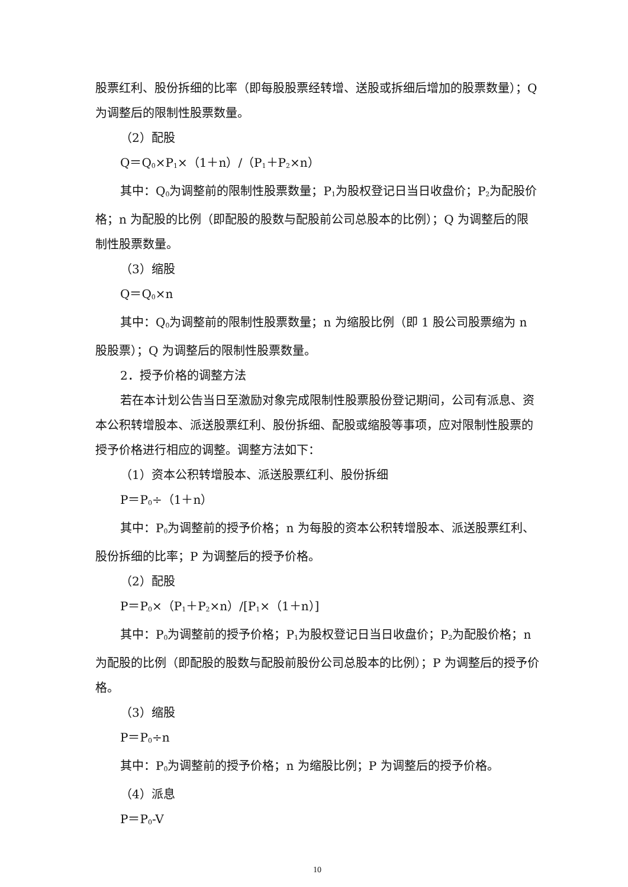股票红利、股份拆细的比率（即每股股票经转增、送股或拆细后增加的股票数量）；Q 为调整后的限制性股票数量。
（2）配股
Q＝Q<sub>0</sub>×P<sub>1</sub>×（1＋n）/（P<sub>1</sub>＋P<sub>2</sub>×n）
其中：Q<sub>0</sub>为调整前的限制性股票数量；P<sub>1</sub>为股权登记日当日收盘价；P<sub>2</sub>为配股价格；n 为配股的比例（即配股的股数与配股前公司总股本的比例）；Q 为调整后的限制性股票数量。
（3）缩股
Q＝Q<sub>0</sub>×n
其中：Q<sub>0</sub>为调整前的限制性股票数量；n 为缩股比例（即 1 股公司股票缩为 n 股股票）；Q 为调整后的限制性股票数量。
2．授予价格的调整方法
若在本计划公告当日至激励对象完成限制性股票股份登记期间，公司有派息、资本公积转增股本、派送股票红利、股份拆细、配股或缩股等事项，应对限制性股票的授予价格进行相应的调整。调整方法如下：
（1）资本公积转增股本、派送股票红利、股份拆细
P＝P<sub>0</sub>÷（1＋n）
其中：P<sub>0</sub>为调整前的授予价格；n 为每股的资本公积转增股本、派送股票红利、股份拆细的比率；P 为调整后的授予价格。
（2）配股
P＝P<sub>0</sub>×（P<sub>1</sub>＋P<sub>2</sub>×n）/[P<sub>1</sub>×（1＋n）]
其中：P<sub>0</sub>为调整前的授予价格；P<sub>1</sub>为股权登记日当日收盘价；P<sub>2</sub>为配股价格；n 为配股的比例（即配股的股数与配股前股份公司总股本的比例）；P 为调整后的授予价格。
（3）缩股
P＝P<sub>0</sub>÷n
其中：P<sub>0</sub>为调整前的授予价格；n 为缩股比例；P 为调整后的授予价格。
（4）派息
P＝P<sub>0</sub>-V
10